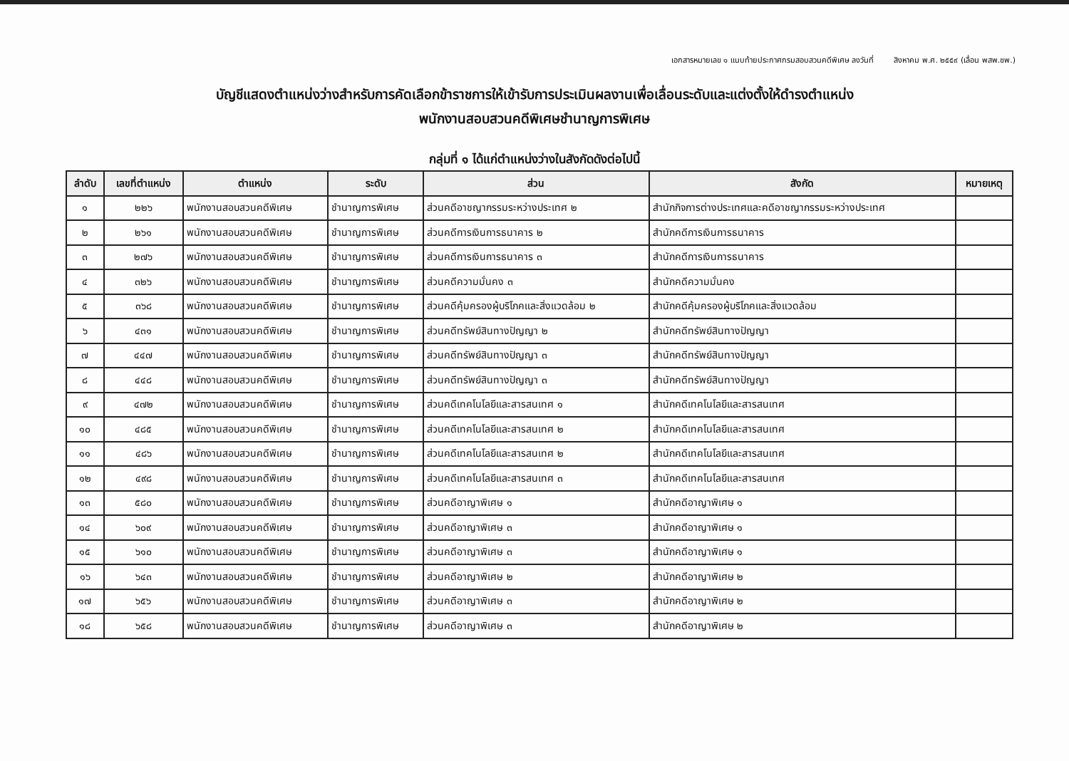เอกสารหมายเลข ๑ แนบท้ายประกาศกรมสอบสวนคดีพิเศษ ลงวันที่ สิงหาคม พ.ศ. ๒๕๕๙ (เลื่อน พสพ.ชพ.)
บัญชีแสดงตำแหน่งว่างสำหรับการคัดเลือกข้าราชการให้เข้ารับการประเมินผลงานเพื่อเลื่อนระดับและแต่งตั้งให้ดำรงตำแหน่ง
พนักงานสอบสวนคดีพิเศษชำนาญการพิเศษ
กลุ่มที่ ๑ ได้แก่ตำแหน่งว่างในสังกัดดังต่อไปนี้
| ลำดับ | เลขที่ตำแหน่ง | ตำแหน่ง | ระดับ | ส่วน | สังกัด | หมายเหตุ |
| --- | --- | --- | --- | --- | --- | --- |
| ๑ | ๒๒๖ | พนักงานสอบสวนคดีพิเศษ | ชำนาญการพิเศษ | ส่วนคดีอาชญากรรมระหว่างประเทศ ๒ | สำนักกิจการต่างประเทศและคดีอาชญากรรมระหว่างประเทศ | |
| ๒ | ๒๖๑ | พนักงานสอบสวนคดีพิเศษ | ชำนาญการพิเศษ | ส่วนคดีการเงินการธนาคาร ๒ | สำนักคดีการเงินการธนาคาร | |
| ๓ | ๒๗๖ | พนักงานสอบสวนคดีพิเศษ | ชำนาญการพิเศษ | ส่วนคดีการเงินการธนาคาร ๓ | สำนักคดีการเงินการธนาคาร | |
| ๔ | ๓๒๖ | พนักงานสอบสวนคดีพิเศษ | ชำนาญการพิเศษ | ส่วนคดีความมั่นคง ๓ | สำนักคดีความมั่นคง | |
| ๕ | ๓๖๘ | พนักงานสอบสวนคดีพิเศษ | ชำนาญการพิเศษ | ส่วนคดีคุ้มครองผู้บริโภคและสิ่งแวดล้อม ๒ | สำนักคดีคุ้มครองผู้บริโภคและสิ่งแวดล้อม | |
| ๖ | ๔๓๑ | พนักงานสอบสวนคดีพิเศษ | ชำนาญการพิเศษ | ส่วนคดีทรัพย์สินทางปัญญา ๒ | สำนักคดีทรัพย์สินทางปัญญา | |
| ๗ | ๔๔๗ | พนักงานสอบสวนคดีพิเศษ | ชำนาญการพิเศษ | ส่วนคดีทรัพย์สินทางปัญญา ๓ | สำนักคดีทรัพย์สินทางปัญญา | |
| ๘ | ๔๔๘ | พนักงานสอบสวนคดีพิเศษ | ชำนาญการพิเศษ | ส่วนคดีทรัพย์สินทางปัญญา ๓ | สำนักคดีทรัพย์สินทางปัญญา | |
| ๙ | ๔๗๒ | พนักงานสอบสวนคดีพิเศษ | ชำนาญการพิเศษ | ส่วนคดีเทคโนโลยีและสารสนเทศ ๑ | สำนักคดีเทคโนโลยีและสารสนเทศ | |
| ๑๐ | ๔๘๕ | พนักงานสอบสวนคดีพิเศษ | ชำนาญการพิเศษ | ส่วนคดีเทคโนโลยีและสารสนเทศ ๒ | สำนักคดีเทคโนโลยีและสารสนเทศ | |
| ๑๑ | ๔๘๖ | พนักงานสอบสวนคดีพิเศษ | ชำนาญการพิเศษ | ส่วนคดีเทคโนโลยีและสารสนเทศ ๒ | สำนักคดีเทคโนโลยีและสารสนเทศ | |
| ๑๒ | ๔๙๘ | พนักงานสอบสวนคดีพิเศษ | ชำนาญการพิเศษ | ส่วนคดีเทคโนโลยีและสารสนเทศ ๓ | สำนักคดีเทคโนโลยีและสารสนเทศ | |
| ๑๓ | ๕๘๐ | พนักงานสอบสวนคดีพิเศษ | ชำนาญการพิเศษ | ส่วนคดีอาญาพิเศษ ๑ | สำนักคดีอาญาพิเศษ ๑ | |
| ๑๔ | ๖๐๙ | พนักงานสอบสวนคดีพิเศษ | ชำนาญการพิเศษ | ส่วนคดีอาญาพิเศษ ๓ | สำนักคดีอาญาพิเศษ ๑ | |
| ๑๕ | ๖๑๐ | พนักงานสอบสวนคดีพิเศษ | ชำนาญการพิเศษ | ส่วนคดีอาญาพิเศษ ๓ | สำนักคดีอาญาพิเศษ ๑ | |
| ๑๖ | ๖๔๓ | พนักงานสอบสวนคดีพิเศษ | ชำนาญการพิเศษ | ส่วนคดีอาญาพิเศษ ๒ | สำนักคดีอาญาพิเศษ ๒ | |
| ๑๗ | ๖๕๖ | พนักงานสอบสวนคดีพิเศษ | ชำนาญการพิเศษ | ส่วนคดีอาญาพิเศษ ๓ | สำนักคดีอาญาพิเศษ ๒ | |
| ๑๘ | ๖๕๘ | พนักงานสอบสวนคดีพิเศษ | ชำนาญการพิเศษ | ส่วนคดีอาญาพิเศษ ๓ | สำนักคดีอาญาพิเศษ ๒ | |